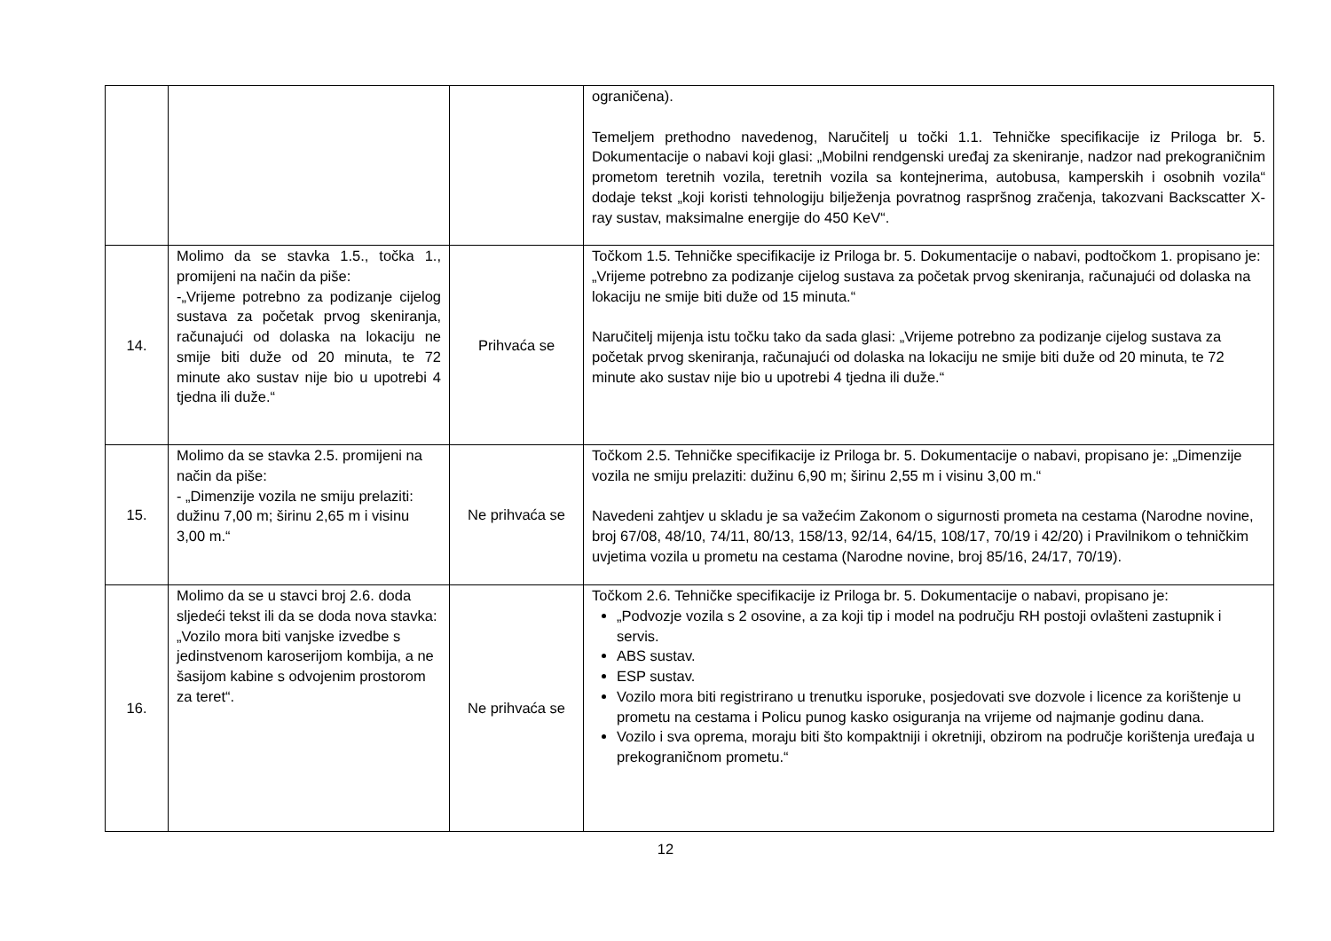| | | | ograničena). Temeljem prethodno navedenog, Naručitelj u točki 1.1. Tehničke specifikacije iz Priloga br. 5. Dokumentacije o nabavi koji glasi: „Mobilni rendgenski uređaj za skeniranje, nadzor nad prekograničnim prometom teretnih vozila, teretnih vozila sa kontejnerima, autobusa, kamperskih i osobnih vozila“ dodaje tekst „koji koristi tehnologiju bilježenja povratnog raspršnog zračenja, takozvani Backscatter X-ray sustav, maksimalne energije do 450 KeV“. |
| 14. | Molimo da se stavka 1.5., točka 1., promijeni na način da piše: -„Vrijeme potrebno za podizanje cijelog sustava za početak prvog skeniranja, računajući od dolaska na lokaciju ne smije biti duže od 20 minuta, te 72 minute ako sustav nije bio u upotrebi 4 tjedna ili duže.“ | Prihvaća se | Točkom 1.5. Tehničke specifikacije iz Priloga br. 5. Dokumentacije o nabavi, podtočkom 1. propisano je: „Vrijeme potrebno za podizanje cijelog sustava za početak prvog skeniranja, računajući od dolaska na lokaciju ne smije biti duže od 15 minuta.“ Naručitelj mijenja istu točku tako da sada glasi: „Vrijeme potrebno za podizanje cijelog sustava za početak prvog skeniranja, računajući od dolaska na lokaciju ne smije biti duže od 20 minuta, te 72 minute ako sustav nije bio u upotrebi 4 tjedna ili duže.“ |
| 15. | Molimo da se stavka 2.5. promijeni na način da piše: - „Dimenzije vozila ne smiju prelaziti: dužinu 7,00 m; širinu 2,65 m i visinu 3,00 m.“ | Ne prihvaća se | Točkom 2.5. Tehničke specifikacije iz Priloga br. 5. Dokumentacije o nabavi, propisano je: „Dimenzije vozila ne smiju prelaziti: dužinu 6,90 m; širinu 2,55 m i visinu 3,00 m.“ Navedeni zahtjev u skladu je sa važećim Zakonom o sigurnosti prometa na cestama (Narodne novine, broj 67/08, 48/10, 74/11, 80/13, 158/13, 92/14, 64/15, 108/17, 70/19 i 42/20) i Pravilnikom o tehničkim uvjetima vozila u prometu na cestama (Narodne novine, broj 85/16, 24/17, 70/19). |
| 16. | Molimo da se u stavci broj 2.6. doda sljedeći tekst ili da se doda nova stavka: „Vozilo mora biti vanjske izvedbe s jedinstvenom karoserijom kombija, a ne šasijom kabine s odvojenim prostorom za teret“. | Ne prihvaća se | Točkom 2.6. Tehničke specifikacije iz Priloga br. 5. Dokumentacije o nabavi, propisano je: „Podvozje vozila s 2 osovine, a za koji tip i model na području RH postoji ovlašteni zastupnik i servis. ABS sustav. ESP sustav. Vozilo mora biti registrirano u trenutku isporuke, posjedovati sve dozvole i licence za korištenje u prometu na cestama i Policu punog kasko osiguranja na vrijeme od najmanje godinu dana. Vozilo i sva oprema, moraju biti što kompaktniji i okretniji, obzirom na područje korištenja uređaja u prekograničnom prometu.“ |
12